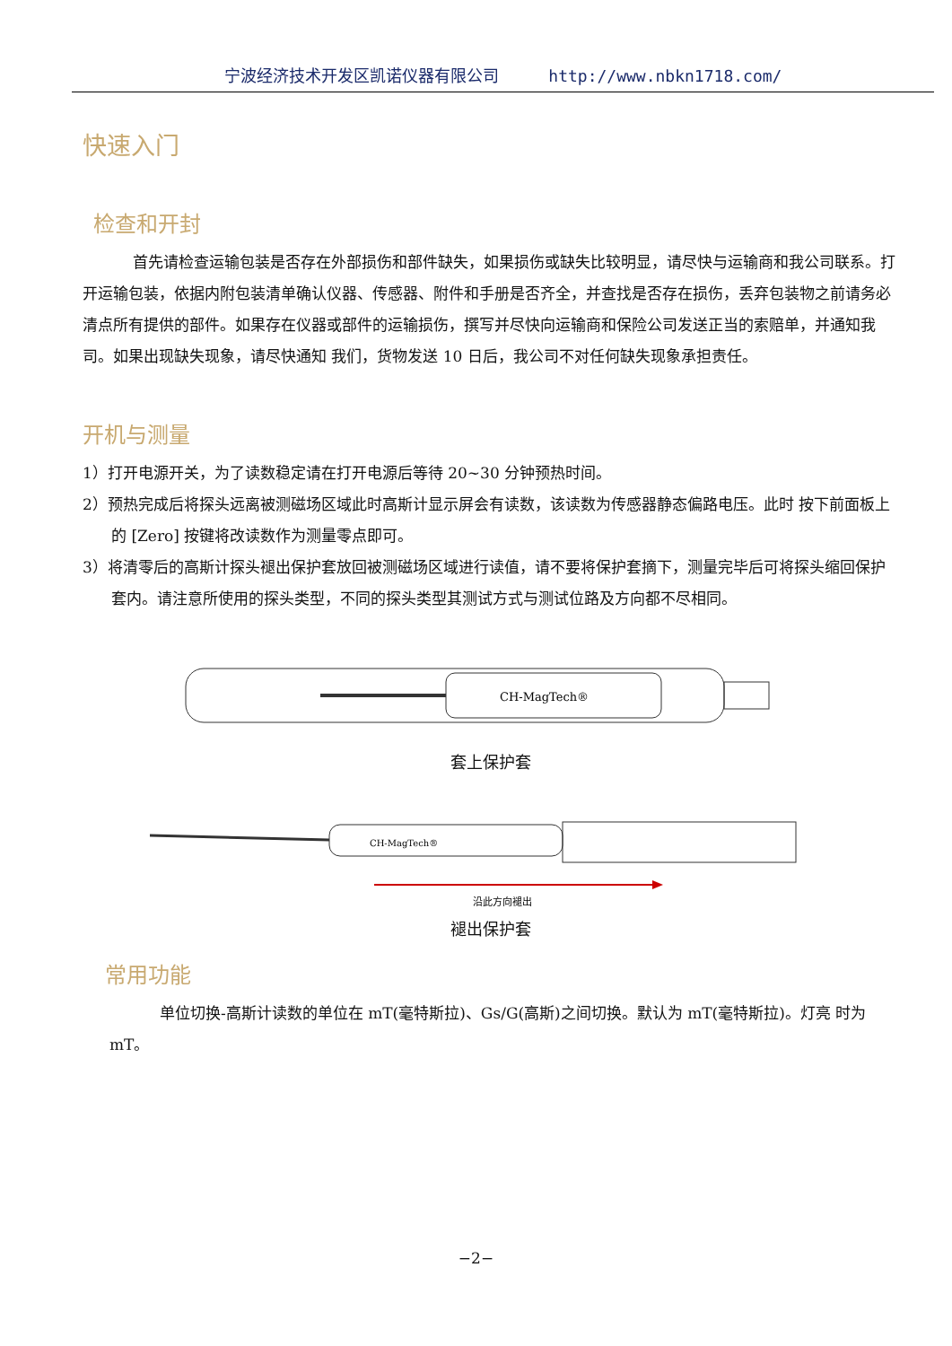宁波经济技术开发区凯诺仪器有限公司 http://www.nbkn1718.com/
快速入门
检查和开封
首先请检查运输包装是否存在外部损伤和部件缺失，如果损伤或缺失比较明显，请尽快与运输商和我公司联系。打开运输包装，依据内附包装清单确认仪器、传感器、附件和手册是否齐全，并查找是否存在损伤，丢弃包装物之前请务必清点所有提供的部件。如果存在仪器或部件的运输损伤，撰写并尽快向运输商和保险公司发送正当的索赔单，并通知我司。如果出现缺失现象，请尽快通知 我们，货物发送 10 日后，我公司不对任何缺失现象承担责任。
开机与测量
1）打开电源开关，为了读数稳定请在打开电源后等待 20~30 分钟预热时间。
2）预热完成后将探头远离被测磁场区域此时高斯计显示屏会有读数，该读数为传感器静态偏路电压。此时 按下前面板上的 [Zero] 按键将改读数作为测量零点即可。
3）将清零后的高斯计探头褪出保护套放回被测磁场区域进行读值，请不要将保护套摘下，测量完毕后可将探头缩回保护套内。请注意所使用的探头类型，不同的探头类型其测试方式与测试位路及方向都不尽相同。
CH-MagTech®
套上保护套
CH-MagTech®
沿此方向褪出
褪出保护套
常用功能
单位切换-高斯计读数的单位在 mT(毫特斯拉)、Gs/G(高斯)之间切换。默认为 mT(毫特斯拉)。灯亮 时为 mT。
−2−